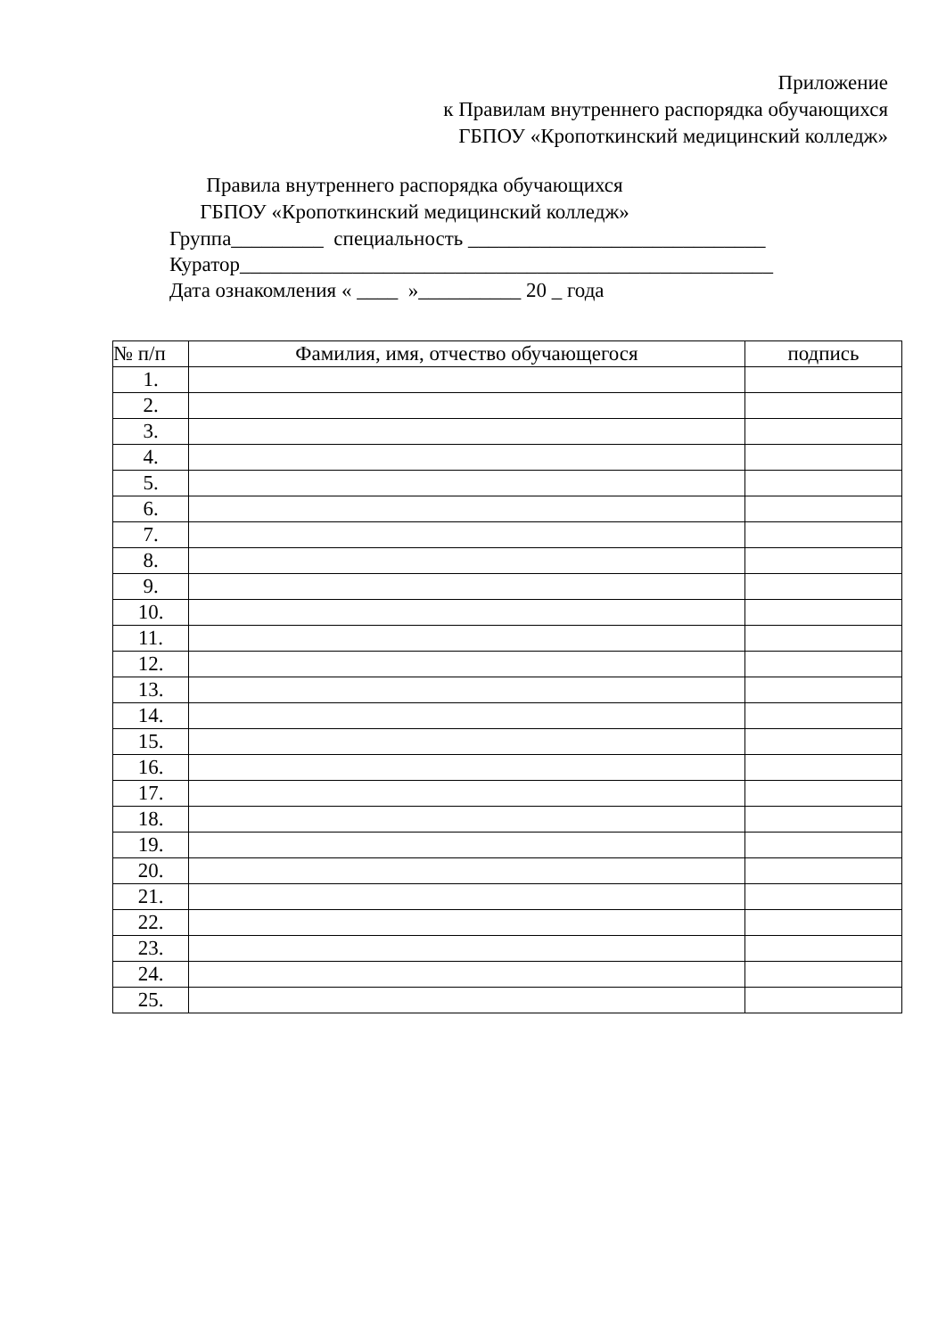Приложение
к Правилам внутреннего распорядка обучающихся
ГБПОУ «Кропоткинский медицинский колледж»
Правила внутреннего распорядка обучающихся
ГБПОУ «Кропоткинский медицинский колледж»
Группа_________ специальность _____________________________ Куратор____________________________________________________ Дата ознакомления « ____ »__________ 20 _ года
| № п/п | Фамилия, имя, отчество обучающегося | подпись |
| --- | --- | --- |
| 1. | | |
| 2. | | |
| 3. | | |
| 4. | | |
| 5. | | |
| 6. | | |
| 7. | | |
| 8. | | |
| 9. | | |
| 10. | | |
| 11. | | |
| 12. | | |
| 13. | | |
| 14. | | |
| 15. | | |
| 16. | | |
| 17. | | |
| 18. | | |
| 19. | | |
| 20. | | |
| 21. | | |
| 22. | | |
| 23. | | |
| 24. | | |
| 25. | | |